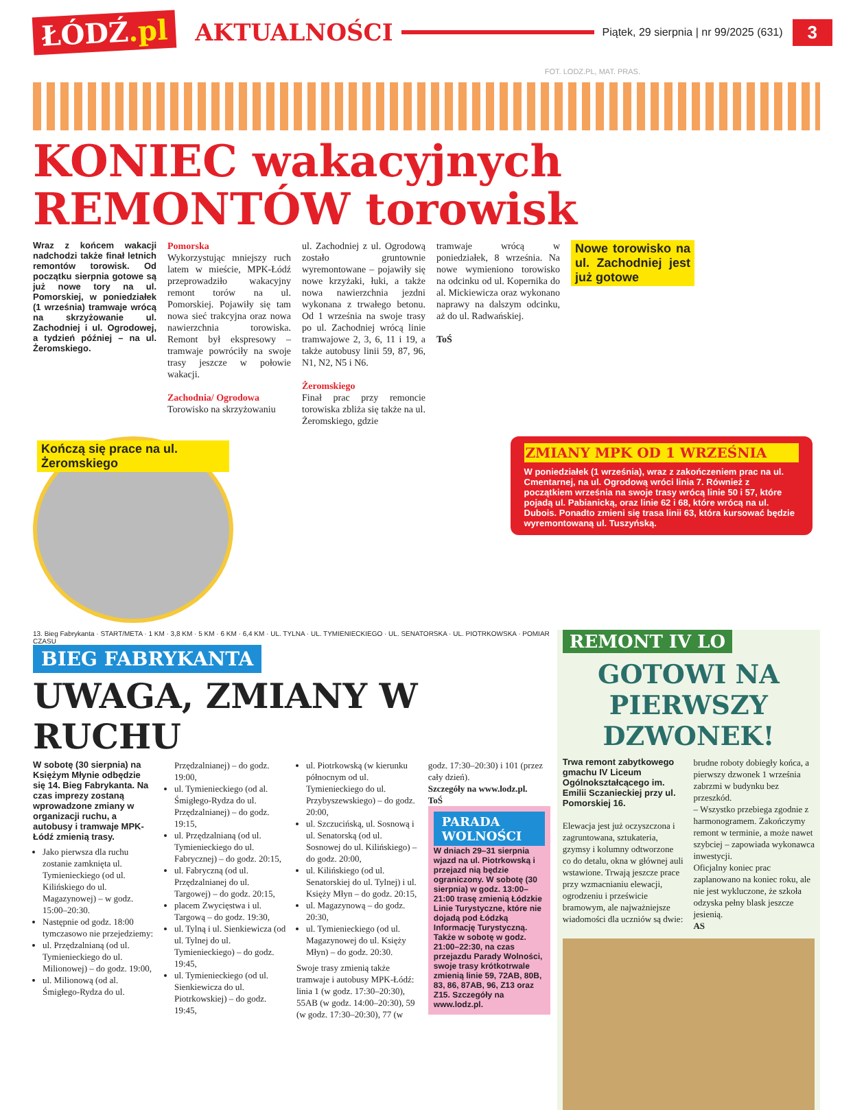ŁÓDŹ.pl
AKTUALNOŚCI
Piątek, 29 sierpnia | nr 99/2025 (631)
3
FOT. LODZ.PL, MAT. PRAS.
KONIEC wakacyjnych REMONTÓW torowisk
Wraz z końcem wakacji nadchodzi także finał letnich remontów torowisk. Od początku sierpnia gotowe są już nowe tory na ul. Pomorskiej, w poniedziałek (1 września) tramwaje wrócą na skrzyżowanie ul. Zachodniej i ul. Ogrodowej, a tydzień później – na ul. Żeromskiego.
Pomorska
Wykorzystując mniejszy ruch latem w mieście, MPK-Łódź przeprowadziło wakacyjny remont torów na ul. Pomorskiej. Pojawiły się tam nowa sieć trakcyjna oraz nowa nawierzchnia torowiska. Remont był ekspresowy – tramwaje powróciły na swoje trasy jeszcze w połowie wakacji.
Zachodnia/ Ogrodowa
Torowisko na skrzyżowaniu
ul. Zachodniej z ul. Ogrodową zostało gruntownie wyremontowane – pojawiły się nowe krzyżaki, łuki, a także nowa nawierzchnia jezdni wykonana z trwałego betonu. Od 1 września na swoje trasy po ul. Zachodniej wrócą linie tramwajowe 2, 3, 6, 11 i 19, a także autobusy linii 59, 87, 96, N1, N2, N5 i N6.
Żeromskiego
Finał prac przy remoncie torowiska zbliża się także na ul. Żeromskiego, gdzie
tramwaje wrócą w poniedziałek, 8 września. Na nowe wymieniono torowisko na odcinku od ul. Kopernika do al. Mickiewicza oraz wykonano naprawy na dalszym odcinku, aż do ul. Radwańskiej.
ToŚ
Nowe torowisko na ul. Zachodniej jest już gotowe
Kończą się prace na ul. Żeromskiego
ZMIANY MPK OD 1 WRZEŚNIA W poniedziałek (1 września), wraz z zakończeniem prac na ul. Cmentarnej, na ul. Ogrodową wróci linia 7. Również z początkiem września na swoje trasy wrócą linie 50 i 57, które pojadą ul. Pabianicką, oraz linie 62 i 68, które wrócą na ul. Dubois. Ponadto zmieni się trasa linii 63, która kursować będzie wyremontowaną ul. Tuszyńską.
13. Bieg Fabrykanta · START/META · 1 KM · 3,8 KM · 5 KM · 6 KM · 6,4 KM · UL. TYLNA · UL. TYMIENIECKIEGO · UL. SENATORSKA · UL. PIOTRKOWSKA · POMIAR CZASU
BIEG FABRYKANTA
UWAGA, ZMIANY W RUCHU
W sobotę (30 sierpnia) na Księżym Młynie odbędzie się 14. Bieg Fabrykanta. Na czas imprezy zostaną wprowadzone zmiany w organizacji ruchu, a autobusy i tramwaje MPK-Łódź zmienią trasy.
Jako pierwsza dla ruchu zostanie zamknięta ul. Tymienieckiego (od ul. Kilińskiego do ul. Magazynowej) – w godz. 15:00–20:30.
Następnie od godz. 18:00 tymczasowo nie przejedziemy:
ul. Przędzalnianą (od ul. Tymienieckiego do ul. Milionowej) – do godz. 19:00,
ul. Milionową (od al. Śmigłego-Rydza do ul. Przędzalnianej) – do godz. 19:00,
ul. Tymienieckiego (od al. Śmigłego-Rydza do ul. Przędzalnianej) – do godz. 19:15,
ul. Przędzalnianą (od ul. Tymienieckiego do ul. Fabrycznej) – do godz. 20:15,
ul. Fabryczną (od ul. Przędzalnianej do ul. Targowej) – do godz. 20:15,
placem Zwycięstwa i ul. Targową – do godz. 19:30,
ul. Tylną i ul. Sienkiewicza (od ul. Tylnej do ul. Tymienieckiego) – do godz. 19:45,
ul. Tymienieckiego (od ul. Sienkiewicza do ul. Piotrkowskiej) – do godz. 19:45,
ul. Piotrkowską (w kierunku północnym od ul. Tymienieckiego do ul. Przybyszewskiego) – do godz. 20:00,
ul. Szczucińską, ul. Sosnową i ul. Senatorską (od ul. Sosnowej do ul. Kilińskiego) – do godz. 20:00,
ul. Kilińskiego (od ul. Senatorskiej do ul. Tylnej) i ul. Księży Młyn – do godz. 20:15,
ul. Magazynową – do godz. 20:30,
ul. Tymienieckiego (od ul. Magazynowej do ul. Księży Młyn) – do godz. 20:30.
Swoje trasy zmienią także tramwaje i autobusy MPK-Łódź: linia 1 (w godz. 17:30–20:30), 55AB (w godz. 14:00–20:30), 59 (w godz. 17:30–20:30), 77 (w godz. 17:30–20:30) i 101 (przez cały dzień).
Szczegóły na www.lodz.pl.
ToŚ
PARADA WOLNOŚCI
W dniach 29–31 sierpnia wjazd na ul. Piotrkowską i przejazd nią będzie ograniczony. W sobotę (30 sierpnia) w godz. 13:00–21:00 trasę zmienią Łódzkie Linie Turystyczne, które nie dojadą pod Łódzką Informację Turystyczną. Także w sobotę w godz. 21:00–22:30, na czas przejazdu Parady Wolności, swoje trasy krótkotrwale zmienią linie 59, 72AB, 80B, 83, 86, 87AB, 96, Z13 oraz Z15. Szczegóły na www.lodz.pl.
REMONT IV LO
GOTOWI NA PIERWSZY DZWONEK!
Trwa remont zabytkowego gmachu IV Liceum Ogólnokształcącego im. Emilii Sczanieckiej przy ul. Pomorskiej 16.
Elewacja jest już oczyszczona i zagruntowana, sztukateria, gzymsy i kolumny odtworzone co do detalu, okna w głównej auli wstawione. Trwają jeszcze prace przy wzmacnianiu elewacji, ogrodzeniu i prześwicie bramowym, ale najważniejsze wiadomości dla uczniów są dwie: brudne roboty dobiegły końca, a pierwszy dzwonek 1 września zabrzmi w budynku bez przeszkód.
– Wszystko przebiega zgodnie z harmonogramem. Zakończymy remont w terminie, a może nawet szybciej – zapowiada wykonawca inwestycji.
Oficjalny koniec prac zaplanowano na koniec roku, ale nie jest wykluczone, że szkoła odzyska pełny blask jeszcze jesienią.
AS